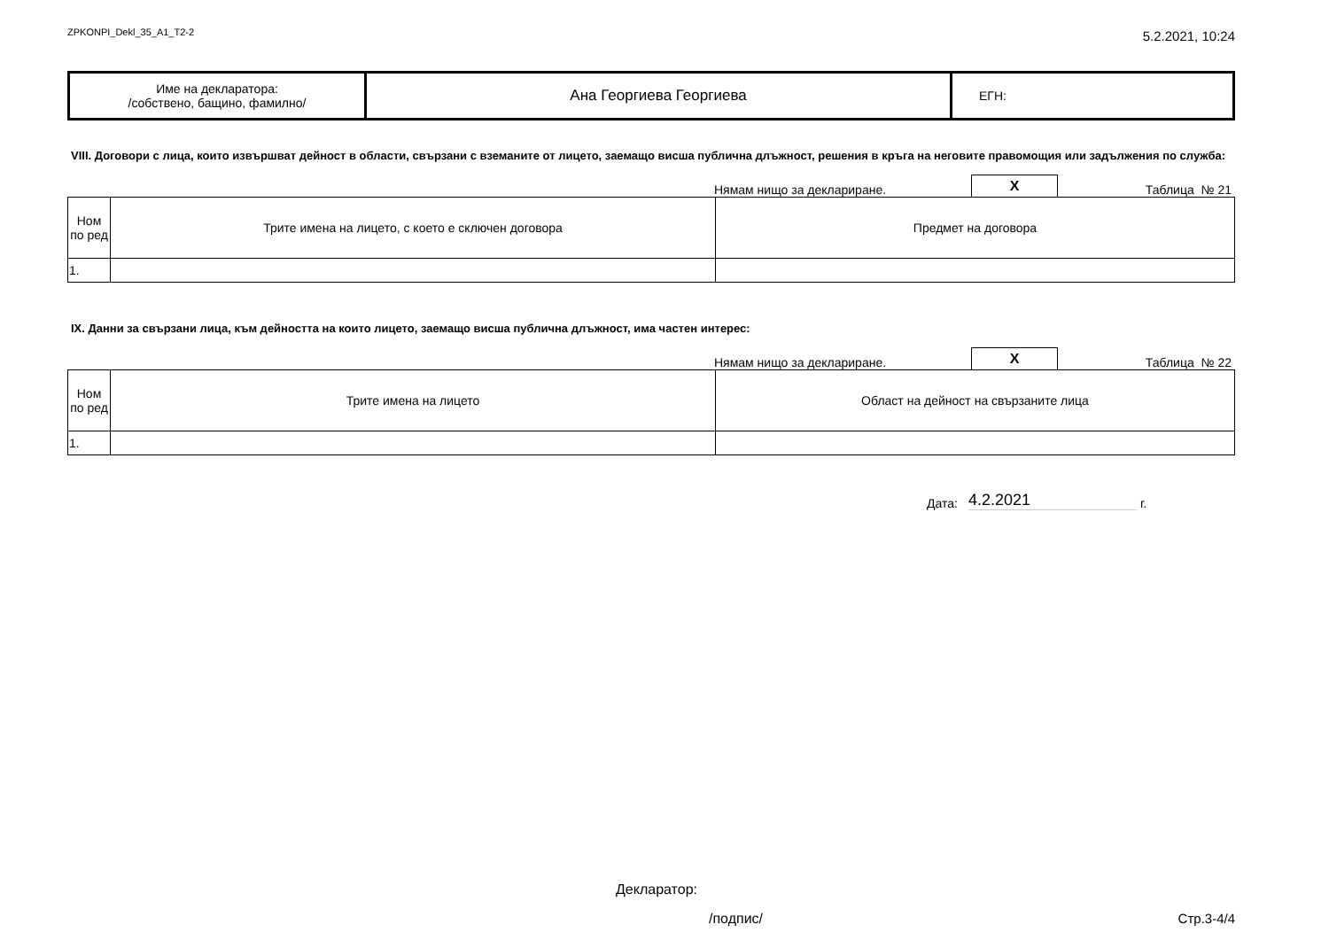ZPKONPI_Dekl_35_A1_T2-2 5.2.2021, 10:24
| Име на декларатора: /собствено, бащино, фамилно/ | Ана Георгиева Георгиева | ЕГН: |
VIII. Договори с лица, които извършват дейност в области, свързани с вземаните от лицето, заемащо висша публична длъжност, решения в кръга на неговите правомощия или задължения по служба:
Нямам нищо за деклариране. X Таблица № 21
| Ном по ред | Трите имена на лицето, с което е сключен договора | Предмет на договора |
| --- | --- | --- |
| 1. | | |
IX. Данни за свързани лица, към дейността на които лицето, заемащо висша публична длъжност, има частен интерес:
Нямам нищо за деклариране. X Таблица № 22
| Ном по ред | Трите имена на лицето | Област на дейност на свързаните лица |
| --- | --- | --- |
| 1. | | |
Дата: 4.2.2021 г.
Декларатор:
/подпис/ Стр.3-4/4